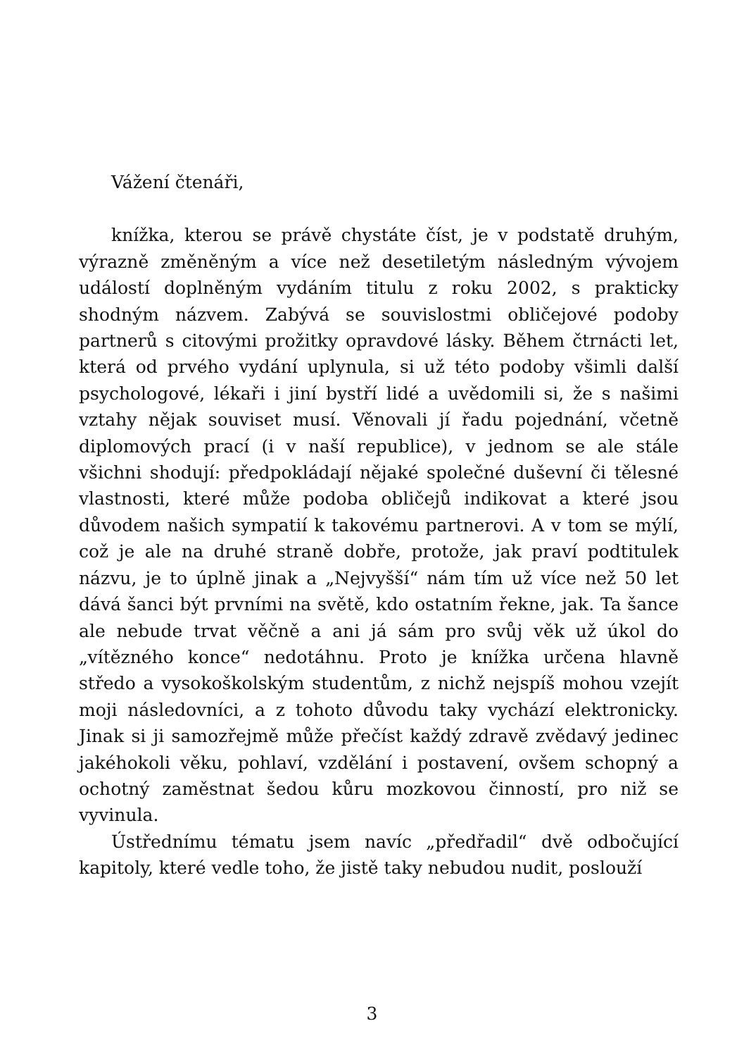Vážení čtenáři,
knížka, kterou se právě chystáte číst, je v podstatě druhým, výrazně změněným a více než desetiletým následným vývojem událostí doplněným vydáním titulu z roku 2002, s prakticky shodným názvem. Zabývá se souvislostmi obličejové podoby partnerů s citovými prožitky opravdové lásky. Během čtrnácti let, která od prvého vydání uplynula, si už této podoby všimli další psychologové, lékaři i jiní bystří lidé a uvědomili si, že s našimi vztahy nějak souviset musí. Věnovali jí řadu pojednání, včetně diplomových prací (i v naší republice), v jednom se ale stále všichni shodují: předpokládají nějaké společné duševní či tělesné vlastnosti, které může podoba obličejů indikovat a které jsou důvodem našich sympatií k takovému partnerovi. A v tom se mýlí, což je ale na druhé straně dobře, protože, jak praví podtitulek názvu, je to úplně jinak a „Nejvyšší“ nám tím už více než 50 let dává šanci být prvními na světě, kdo ostatním řekne, jak. Ta šance ale nebude trvat věčně a ani já sám pro svůj věk už úkol do „vítězného konce“ nedotáhnu. Proto je knížka určena hlavně středo a vysokoškolským studentům, z nichž nejspíš mohou vzejít moji následovníci, a z tohoto důvodu taky vychází elektronicky. Jinak si ji samozřejmě může přečíst každý zdravě zvědavý jedinec jakéhokoli věku, pohlaví, vzdělání i postavení, ovšem schopný a ochotný zaměstnat šedou kůru mozkovou činností, pro niž se vyvinula.
Ústřednímu tématu jsem navíc „předřadil“ dvě odbočující kapitoly, které vedle toho, že jistě taky nebudou nudit, poslouží
3